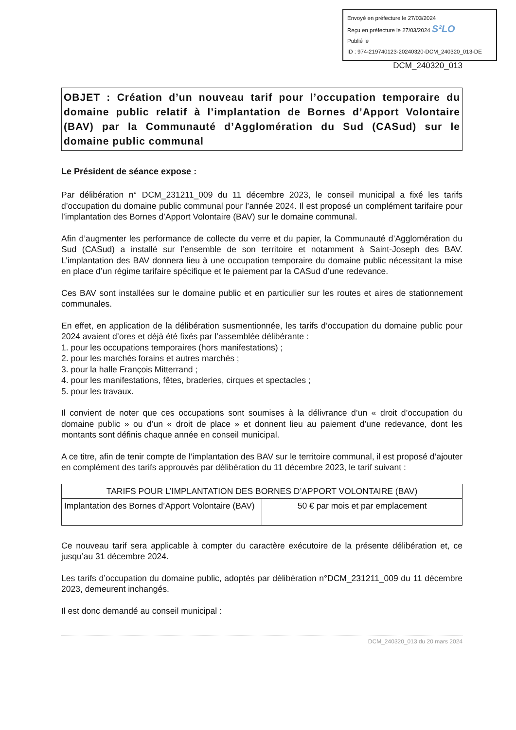Envoyé en préfecture le 27/03/2024
Reçu en préfecture le 27/03/2024 S²LO
Publié le
ID : 974-219740123-20240320-DCM_240320_013-DE
DCM_240320_013
OBJET : Création d’un nouveau tarif pour l’occupation temporaire du domaine public relatif à l’implantation de Bornes d’Apport Volontaire (BAV) par la Communauté d’Agglomération du Sud (CASud) sur le domaine public communal
Le Président de séance expose :
Par délibération n° DCM_231211_009 du 11 décembre 2023, le conseil municipal a fixé les tarifs d’occupation du domaine public communal pour l’année 2024. Il est proposé un complément tarifaire pour l’implantation des Bornes d’Apport Volontaire (BAV) sur le domaine communal.
Afin d’augmenter les performance de collecte du verre et du papier, la Communauté d’Agglomération du Sud (CASud) a installé sur l’ensemble de son territoire et notamment à Saint-Joseph des BAV. L’implantation des BAV donnera lieu à une occupation temporaire du domaine public nécessitant la mise en place d’un régime tarifaire spécifique et le paiement par la CASud d’une redevance.
Ces BAV sont installées sur le domaine public et en particulier sur les routes et aires de stationnement communales.
En effet, en application de la délibération susmentionnée, les tarifs d’occupation du domaine public pour 2024 avaient d’ores et déjà été fixés par l’assemblée délibérante :
1. pour les occupations temporaires (hors manifestations) ;
2. pour les marchés forains et autres marchés ;
3. pour la halle François Mitterrand ;
4. pour les manifestations, fêtes, braderies, cirques et spectacles ;
5. pour les travaux.
Il convient de noter que ces occupations sont soumises à la délivrance d’un « droit d’occupation du domaine public » ou d’un « droit de place » et donnent lieu au paiement d’une redevance, dont les montants sont définis chaque année en conseil municipal.
A ce titre, afin de tenir compte de l’implantation des BAV sur le territoire communal, il est proposé d’ajouter en complément des tarifs approuvés par délibération du 11 décembre 2023, le tarif suivant :
| TARIFS POUR L’IMPLANTATION DES BORNES D’APPORT VOLONTAIRE (BAV) | |
| --- | --- |
| Implantation des Bornes d’Apport Volontaire (BAV) | 50 € par mois et par emplacement |
Ce nouveau tarif sera applicable à compter du caractère exécutoire de la présente délibération et, ce jusqu’au 31 décembre 2024.
Les tarifs d’occupation du domaine public, adoptés par délibération n°DCM_231211_009 du 11 décembre 2023, demeurent inchangés.
Il est donc demandé au conseil municipal :
DCM_240320_013 du 20 mars 2024